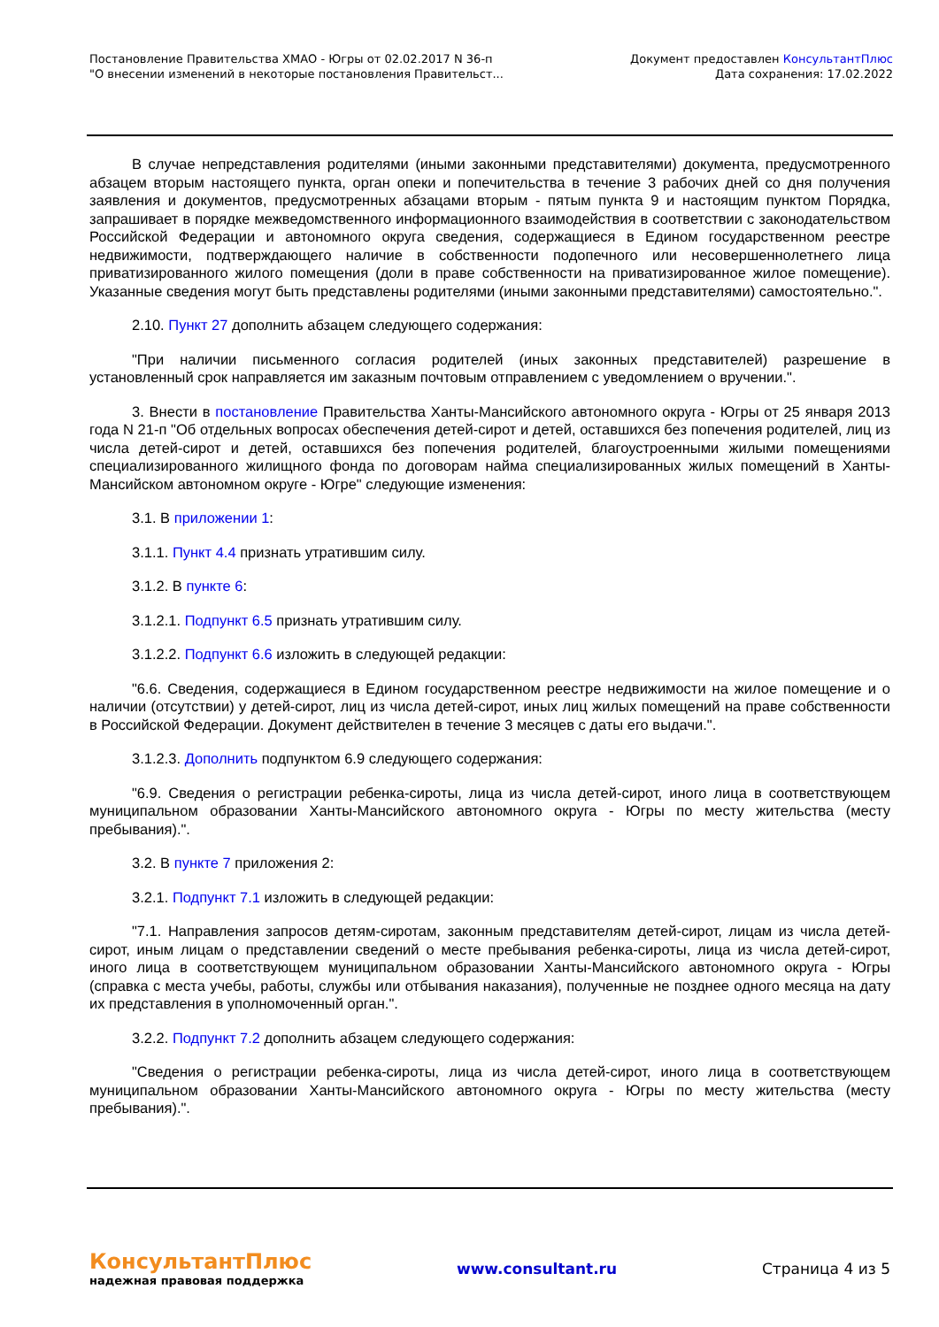Постановление Правительства ХМАО - Югры от 02.02.2017 N 36-п
"О внесении изменений в некоторые постановления Правительст...
Документ предоставлен КонсультантПлюс
Дата сохранения: 17.02.2022
В случае непредставления родителями (иными законными представителями) документа, предусмотренного абзацем вторым настоящего пункта, орган опеки и попечительства в течение 3 рабочих дней со дня получения заявления и документов, предусмотренных абзацами вторым - пятым пункта 9 и настоящим пунктом Порядка, запрашивает в порядке межведомственного информационного взаимодействия в соответствии с законодательством Российской Федерации и автономного округа сведения, содержащиеся в Едином государственном реестре недвижимости, подтверждающего наличие в собственности подопечного или несовершеннолетнего лица приватизированного жилого помещения (доли в праве собственности на приватизированное жилое помещение). Указанные сведения могут быть представлены родителями (иными законными представителями) самостоятельно.".
2.10. Пункт 27 дополнить абзацем следующего содержания:
"При наличии письменного согласия родителей (иных законных представителей) разрешение в установленный срок направляется им заказным почтовым отправлением с уведомлением о вручении.".
3. Внести в постановление Правительства Ханты-Мансийского автономного округа - Югры от 25 января 2013 года N 21-п "Об отдельных вопросах обеспечения детей-сирот и детей, оставшихся без попечения родителей, лиц из числа детей-сирот и детей, оставшихся без попечения родителей, благоустроенными жилыми помещениями специализированного жилищного фонда по договорам найма специализированных жилых помещений в Ханты-Мансийском автономном округе - Югре" следующие изменения:
3.1. В приложении 1:
3.1.1. Пункт 4.4 признать утратившим силу.
3.1.2. В пункте 6:
3.1.2.1. Подпункт 6.5 признать утратившим силу.
3.1.2.2. Подпункт 6.6 изложить в следующей редакции:
"6.6. Сведения, содержащиеся в Едином государственном реестре недвижимости на жилое помещение и о наличии (отсутствии) у детей-сирот, лиц из числа детей-сирот, иных лиц жилых помещений на праве собственности в Российской Федерации. Документ действителен в течение 3 месяцев с даты его выдачи.".
3.1.2.3. Дополнить подпунктом 6.9 следующего содержания:
"6.9. Сведения о регистрации ребенка-сироты, лица из числа детей-сирот, иного лица в соответствующем муниципальном образовании Ханты-Мансийского автономного округа - Югры по месту жительства (месту пребывания).".
3.2. В пункте 7 приложения 2:
3.2.1. Подпункт 7.1 изложить в следующей редакции:
"7.1. Направления запросов детям-сиротам, законным представителям детей-сирот, лицам из числа детей-сирот, иным лицам о представлении сведений о месте пребывания ребенка-сироты, лица из числа детей-сирот, иного лица в соответствующем муниципальном образовании Ханты-Мансийского автономного округа - Югры (справка с места учебы, работы, службы или отбывания наказания), полученные не позднее одного месяца на дату их представления в уполномоченный орган.".
3.2.2. Подпункт 7.2 дополнить абзацем следующего содержания:
"Сведения о регистрации ребенка-сироты, лица из числа детей-сирот, иного лица в соответствующем муниципальном образовании Ханты-Мансийского автономного округа - Югры по месту жительства (месту пребывания).".
КонсультантПлюс
надежная правовая поддержка
www.consultant.ru Страница 4 из 5